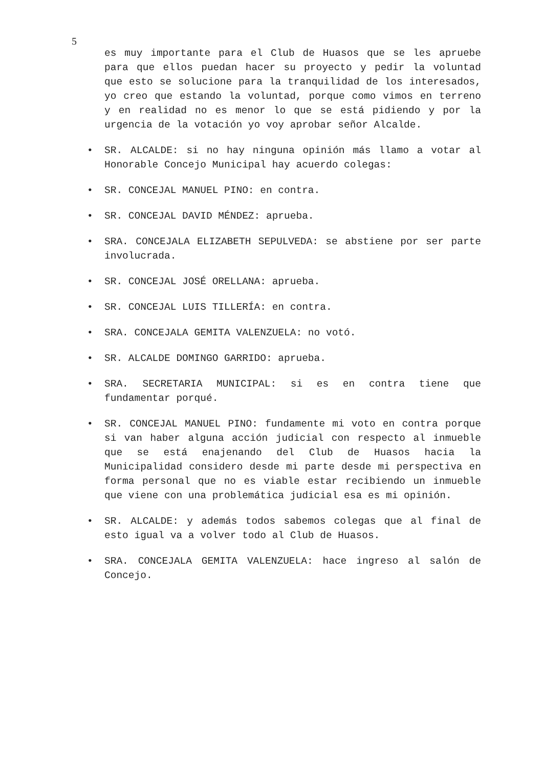5
es muy importante para el Club de Huasos que se les apruebe para que ellos puedan hacer su proyecto y pedir la voluntad que esto se solucione para la tranquilidad de los interesados, yo creo que estando la voluntad, porque como vimos en terreno y en realidad no es menor lo que se está pidiendo y por la urgencia de la votación yo voy aprobar señor Alcalde.
• SR. ALCALDE: si no hay ninguna opinión más llamo a votar al Honorable Concejo Municipal hay acuerdo colegas:
• SR. CONCEJAL MANUEL PINO: en contra.
• SR. CONCEJAL DAVID MÉNDEZ: aprueba.
• SRA. CONCEJALA ELIZABETH SEPULVEDA: se abstiene por ser parte involucrada.
• SR. CONCEJAL JOSÉ ORELLANA: aprueba.
• SR. CONCEJAL LUIS TILLERÍA: en contra.
• SRA. CONCEJALA GEMITA VALENZUELA: no votó.
• SR. ALCALDE DOMINGO GARRIDO: aprueba.
• SRA. SECRETARIA MUNICIPAL: si es en contra tiene que fundamentar porqué.
• SR. CONCEJAL MANUEL PINO: fundamente mi voto en contra porque si van haber alguna acción judicial con respecto al inmueble que se está enajenando del Club de Huasos hacia la Municipalidad considero desde mi parte desde mi perspectiva en forma personal que no es viable estar recibiendo un inmueble que viene con una problemática judicial esa es mi opinión.
• SR. ALCALDE: y además todos sabemos colegas que al final de esto igual va a volver todo al Club de Huasos.
• SRA. CONCEJALA GEMITA VALENZUELA: hace ingreso al salón de Concejo.